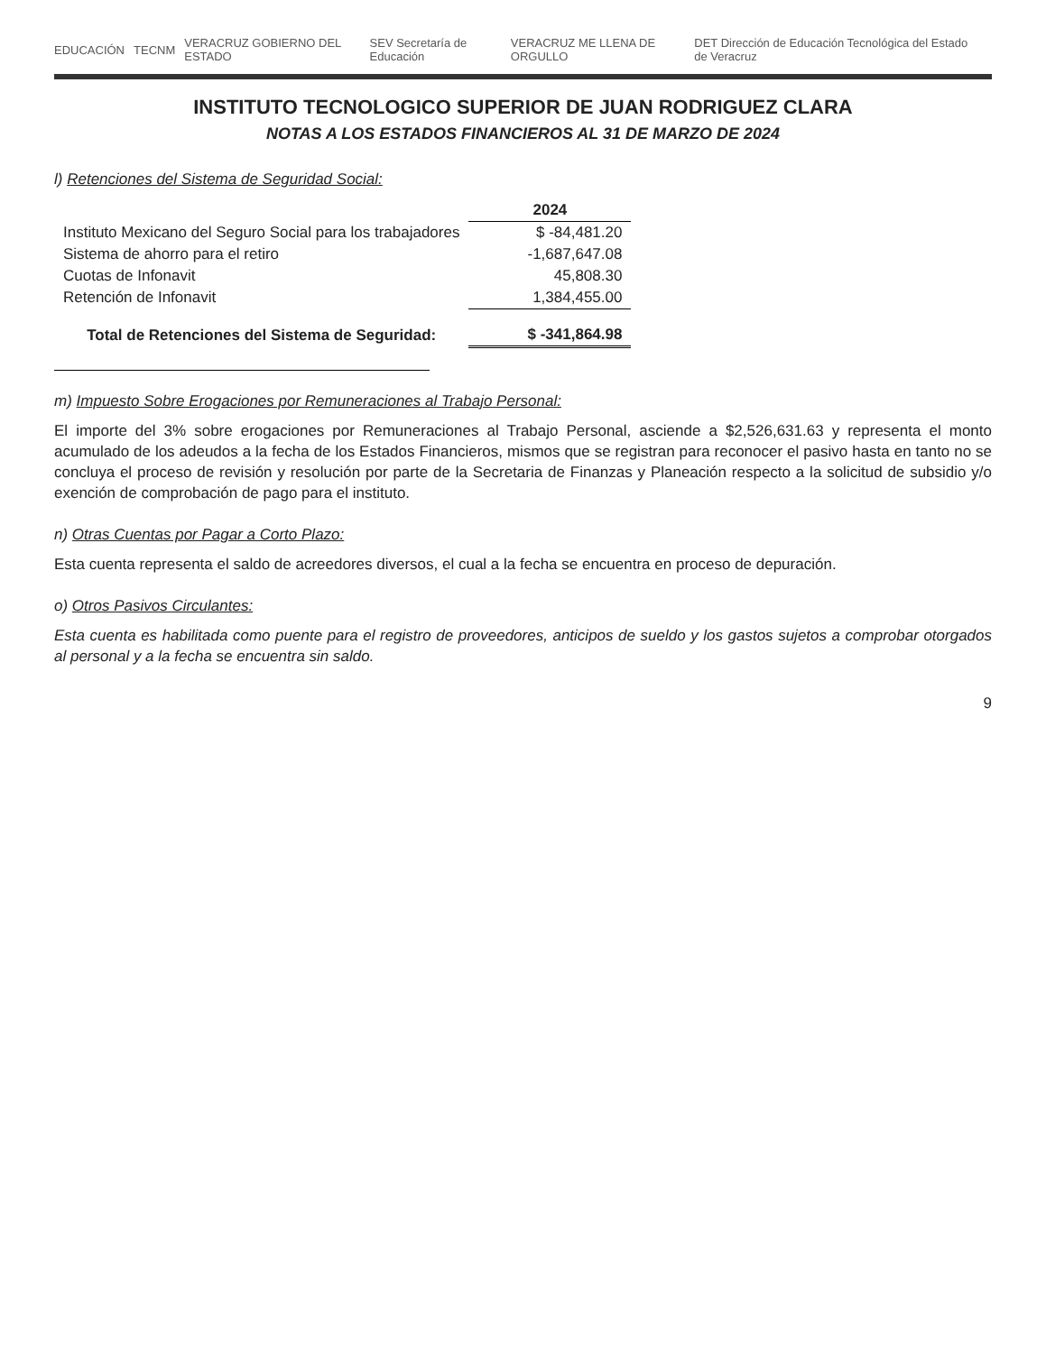EDUCACIÓN TECNM VERACRUZ GOBIERNO DEL ESTADO SEV Secretaría de Educación VERACRUZ ME LLENA DE ORGULLO DET Dirección de Educación Tecnológica del Estado de Veracruz
INSTITUTO TECNOLOGICO SUPERIOR DE JUAN RODRIGUEZ CLARA
NOTAS A LOS ESTADOS FINANCIEROS AL 31 DE MARZO DE 2024
l) Retenciones del Sistema de Seguridad Social:
| | 2024 |
| --- | --- |
| Instituto Mexicano del Seguro Social para los trabajadores | $ -84,481.20 |
| Sistema de ahorro para el retiro | -1,687,647.08 |
| Cuotas de Infonavit | 45,808.30 |
| Retención de Infonavit | 1,384,455.00 |
| Total de Retenciones del Sistema de Seguridad: | $ -341,864.98 |
m) Impuesto Sobre Erogaciones por Remuneraciones al Trabajo Personal:
El importe del 3% sobre erogaciones por Remuneraciones al Trabajo Personal, asciende a $2,526,631.63 y representa el monto acumulado de los adeudos a la fecha de los Estados Financieros, mismos que se registran para reconocer el pasivo hasta en tanto no se concluya el proceso de revisión y resolución por parte de la Secretaria de Finanzas y Planeación respecto a la solicitud de subsidio y/o exención de comprobación de pago para el instituto.
n) Otras Cuentas por Pagar a Corto Plazo:
Esta cuenta representa el saldo de acreedores diversos, el cual a la fecha se encuentra en proceso de depuración.
o) Otros Pasivos Circulantes:
Esta cuenta es habilitada como puente para el registro de proveedores, anticipos de sueldo y los gastos sujetos a comprobar otorgados al personal y a la fecha se encuentra sin saldo.
9